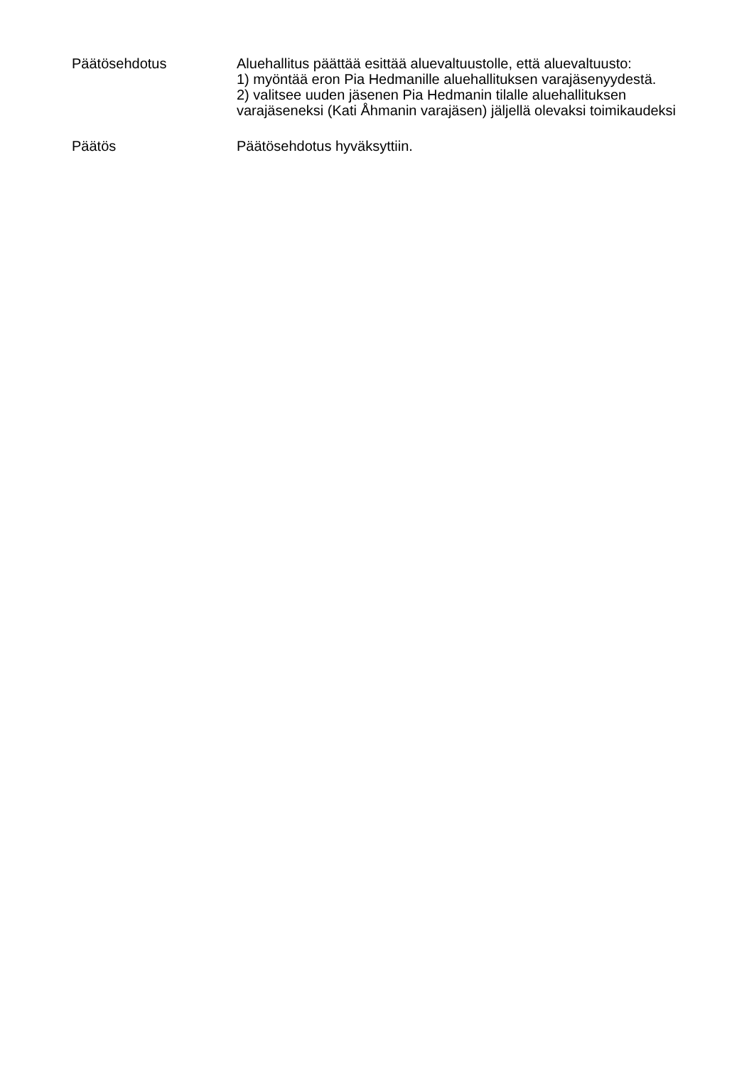Päätösehdotus
Aluehallitus päättää esittää aluevaltuustolle, että aluevaltuusto:
1) myöntää eron Pia Hedmanille aluehallituksen varajäsenyydestä.
2) valitsee uuden jäsenen Pia Hedmanin tilalle aluehallituksen varajäseneksi (Kati Åhmanin varajäsen) jäljellä olevaksi toimikaudeksi
Päätös
Päätösehdotus hyväksyttiin.